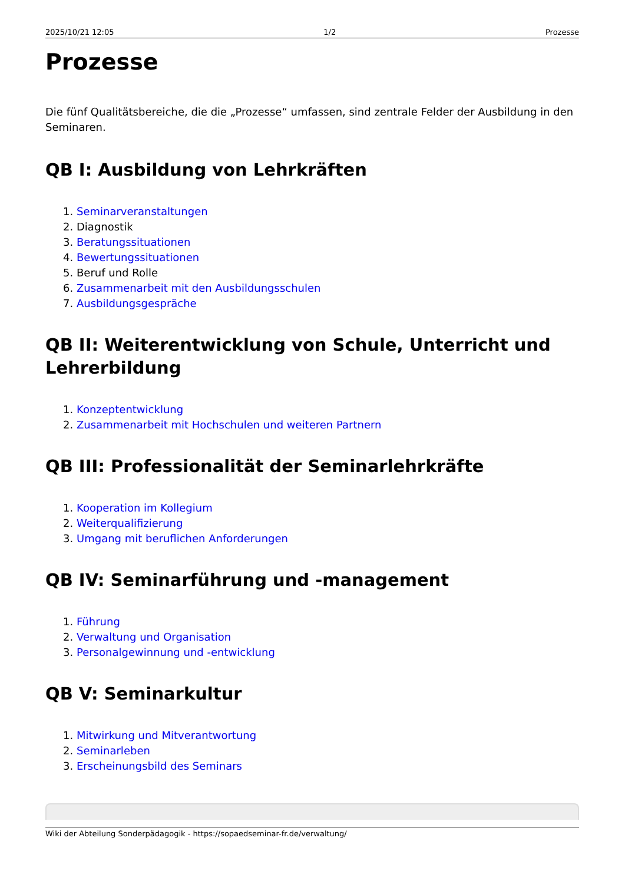2025/10/21 12:05 1/2 Prozesse
Prozesse
Die fünf Qualitätsbereiche, die die „Prozesse“ umfassen, sind zentrale Felder der Ausbildung in den Seminaren.
QB I: Ausbildung von Lehrkräften
1. Seminarveranstaltungen
2. Diagnostik
3. Beratungssituationen
4. Bewertungssituationen
5. Beruf und Rolle
6. Zusammenarbeit mit den Ausbildungsschulen
7. Ausbildungsgespräche
QB II: Weiterentwicklung von Schule, Unterricht und Lehrerbildung
1. Konzeptentwicklung
2. Zusammenarbeit mit Hochschulen und weiteren Partnern
QB III: Professionalität der Seminarlehrkräfte
1. Kooperation im Kollegium
2. Weiterqualifizierung
3. Umgang mit beruflichen Anforderungen
QB IV: Seminarführung und -management
1. Führung
2. Verwaltung und Organisation
3. Personalgewinnung und -entwicklung
QB V: Seminarkultur
1. Mitwirkung und Mitverantwortung
2. Seminarleben
3. Erscheinungsbild des Seminars
Wiki der Abteilung Sonderpädagogik - https://sopaedseminar-fr.de/verwaltung/